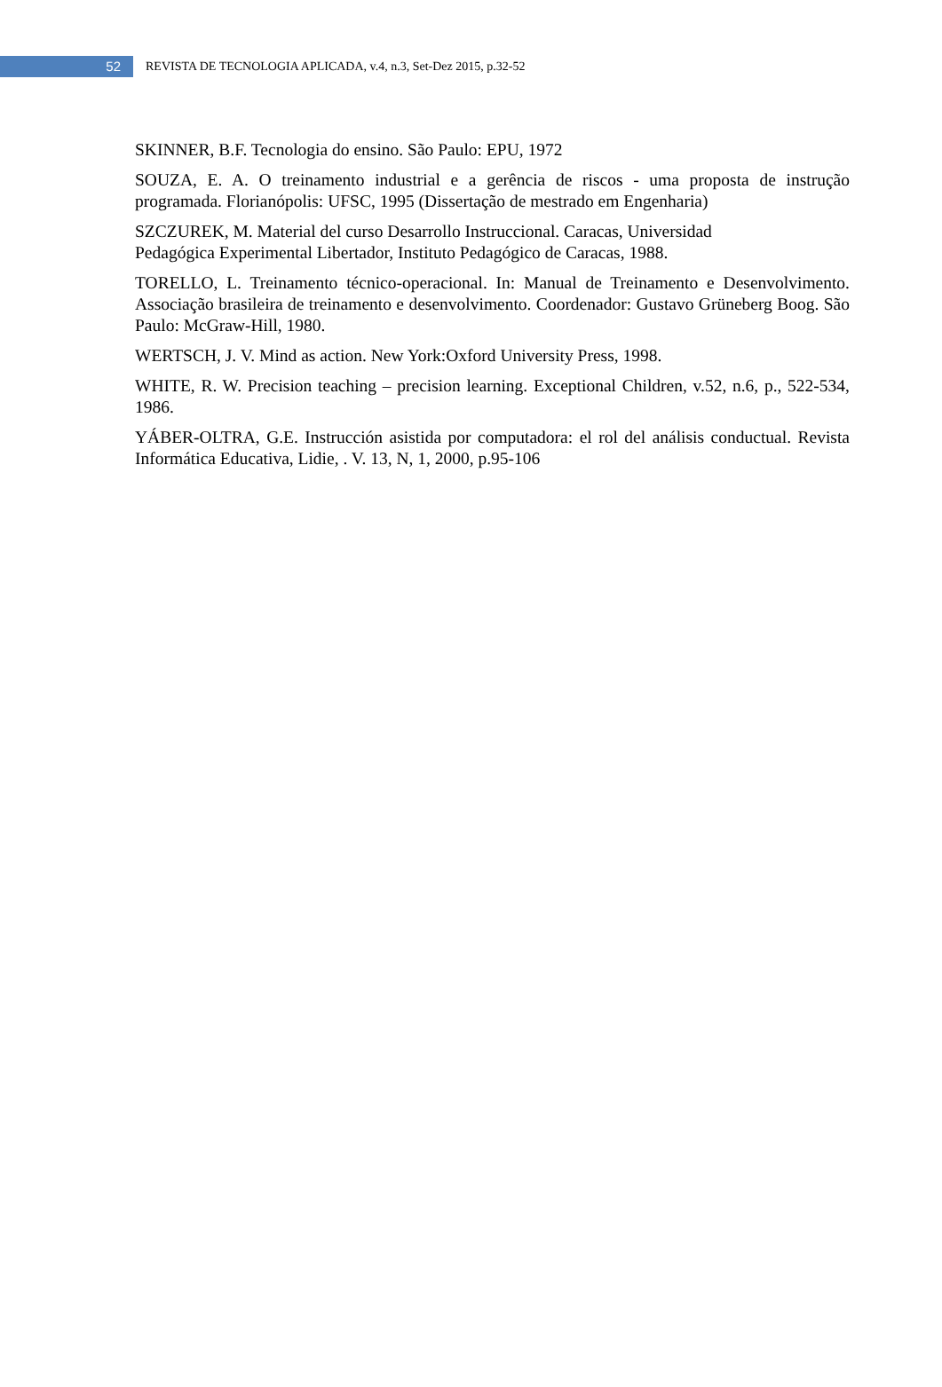52
REVISTA DE TECNOLOGIA APLICADA, v.4, n.3, Set-Dez 2015, p.32-52
SKINNER, B.F. Tecnologia do ensino. São Paulo: EPU, 1972
SOUZA, E. A. O treinamento industrial e a gerência de riscos - uma proposta de instrução programada. Florianópolis: UFSC, 1995 (Dissertação de mestrado em Engenharia)
SZCZUREK, M. Material del curso Desarrollo Instruccional. Caracas, Universidad
Pedagógica Experimental Libertador, Instituto Pedagógico de Caracas, 1988.
TORELLO, L. Treinamento técnico-operacional. In: Manual de Treinamento e Desenvolvimento. Associação brasileira de treinamento e desenvolvimento. Coordenador: Gustavo Grüneberg Boog. São Paulo: McGraw-Hill, 1980.
WERTSCH, J. V. Mind as action. New York:Oxford University Press, 1998.
WHITE, R. W. Precision teaching – precision learning. Exceptional Children, v.52, n.6, p., 522-534, 1986.
YÁBER-OLTRA, G.E. Instrucción asistida por computadora: el rol del análisis conductual. Revista Informática Educativa, Lidie, . V. 13, N, 1, 2000, p.95-106